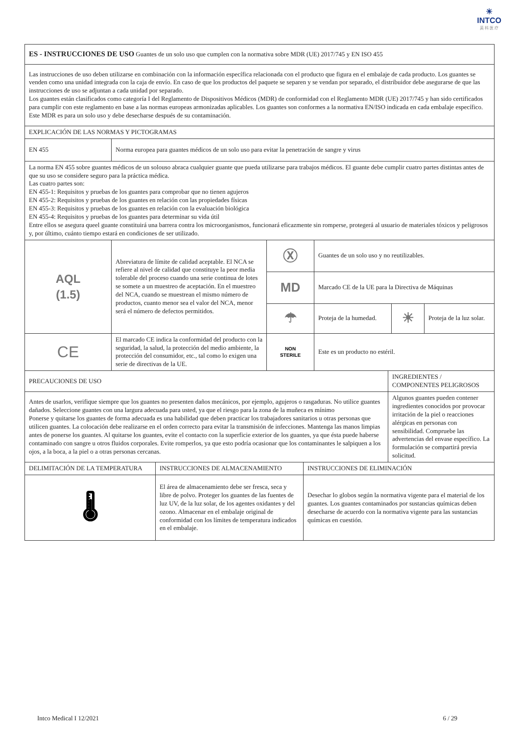☀
INTCO
英 科 医 疗
| ES - INSTRUCCIONES DE USO Guantes de un solo uso que cumplen con la normativa sobre MDR (UE) 2017/745 y EN ISO 455 | | | | | |
| Las instrucciones de uso deben utilizarse en combinación con la información específica relacionada con el producto que figura en el embalaje de cada producto. Los guantes se venden como una unidad integrada con la caja de envío. En caso de que los productos del paquete se separen y se vendan por separado, el distribuidor debe asegurarse de que las instrucciones de uso se adjuntan a cada unidad por separado. Los guantes están clasificados como categoría I del Reglamento de Dispositivos Médicos (MDR) de conformidad con el Reglamento MDR (UE) 2017/745 y han sido certificados para cumplir con este reglamento en base a las normas europeas armonizadas aplicables. Los guantes son conformes a la normativa EN/ISO indicada en cada embalaje específico. Este MDR es para un solo uso y debe desecharse después de su contaminación. | | | | | |
| EXPLICACIÓN DE LAS NORMAS Y PICTOGRAMAS | | | | | |
| EN 455 | Norma europea para guantes médicos de un solo uso para evitar la penetración de sangre y virus | | | | |
| La norma EN 455 sobre guantes médicos de un solouso abraca cualquier guante que pueda utilizarse para trabajos médicos. El guante debe cumplir cuatro partes distintas antes de que su uso se considere seguro para la práctica médica. Las cuatro partes son: EN 455-1: Requisitos y pruebas de los guantes para comprobar que no tienen agujeros EN 455-2: Requisitos y pruebas de los guantes en relación con las propiedades físicas EN 455-3: Requisitos y pruebas de los guantes en relación con la evaluación biológica EN 455-4: Requisitos y pruebas de los guantes para determinar su vida útil Entre ellos se asegura queel guante constituirá una barrera contra los microorganismos, funcionará eficazmente sin romperse, protegerá al usuario de materiales tóxicos y peligrosos y, por último, cuánto tiempo estará en condiciones de ser utilizado. | | | | | |
| AQL (1.5) | Abreviatura de límite de calidad aceptable. El NCA se refiere al nivel de calidad que constituye la peor media tolerable del proceso cuando una serie continua de lotes se somete a un muestreo de aceptación. En el muestreo del NCA, cuando se muestrean el mismo número de productos, cuanto menor sea el valor del NCA, menor será el número de defectos permitidos. | Ⓧ | Guantes de un solo uso y no reutilizables. | | |
| | | MD | Marcado CE de la UE para la Directiva de Máquinas | | |
| | | ☂ | Proteja de la humedad. | ☀ | Proteja de la luz solar. |
| CE | El marcado CE indica la conformidad del producto con la seguridad, la salud, la protección del medio ambiente, la protección del consumidor, etc., tal como lo exigen una serie de directivas de la UE. | NON STERILE | Este es un producto no estéril. | | |
| PRECAUCIONES DE USO | INGREDIENTES / COMPONENTES PELIGROSOS |
| Antes de usarlos, verifique siempre que los guantes no presenten daños mecánicos, por ejemplo, agujeros o rasgaduras. No utilice guantes dañados. Seleccione guantes con una largura adecuada para usted, ya que el riesgo para la zona de la muñeca es mínimo Ponerse y quitarse los guantes de forma adecuada es una habilidad que deben practicar los trabajadores sanitarios u otras personas que utilicen guantes. La colocación debe realizarse en el orden correcto para evitar la transmisión de infecciones. Mantenga las manos limpias antes de ponerse los guantes. Al quitarse los guantes, evite el contacto con la superficie exterior de los guantes, ya que ésta puede haberse contaminado con sangre u otros fluidos corporales. Evite romperlos, ya que esto podría ocasionar que los contaminantes le salpiquen a los ojos, a la boca, a la piel o a otras personas cercanas. | Algunos guantes pueden contener ingredientes conocidos por provocar irritación de la piel o reacciones alérgicas en personas con sensibilidad. Compruebe las advertencias del envase específico. La formulación se compartirá previa solicitud. |
| DELIMITACIÓN DE LA TEMPERATURA | INSTRUCCIONES DE ALMACENAMIENTO | INSTRUCCIONES DE ELIMINACIÓN |
| 🌡 | El área de almacenamiento debe ser fresca, seca y libre de polvo. Proteger los guantes de las fuentes de luz UV, de la luz solar, de los agentes oxidantes y del ozono. Almacenar en el embalaje original de conformidad con los límites de temperatura indicados en el embalaje. | Desechar lo globos según la normativa vigente para el material de los guantes. Los guantes contaminados por sustancias químicas deben desecharse de acuerdo con la normativa vigente para las sustancias químicas en cuestión. |
Intco Medical I 12/2021 6 / 29